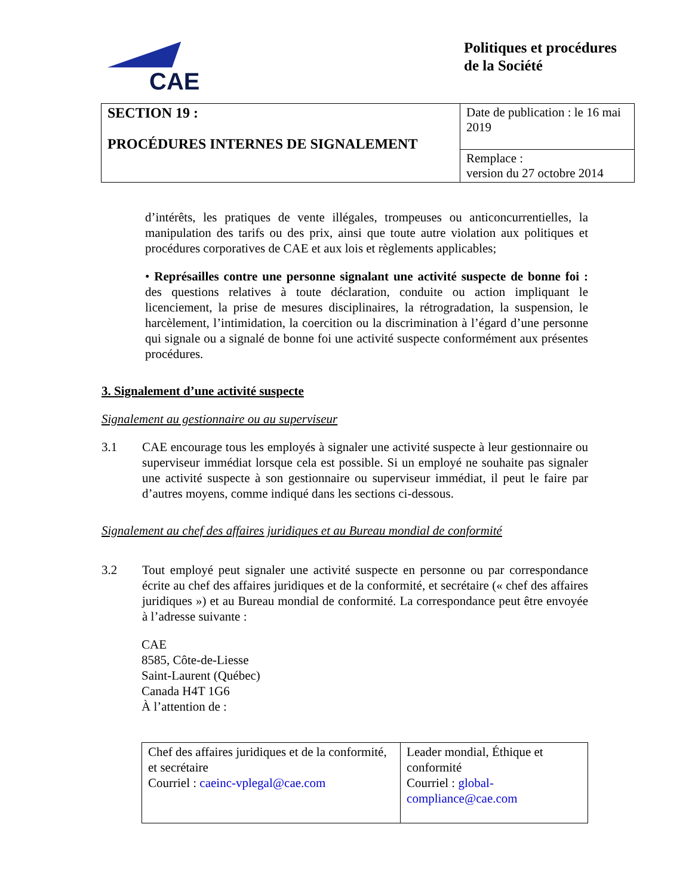CAE
Politiques et procédures de la Société
| SECTION 19 : PROCÉDURES INTERNES DE SIGNALEMENT | Date de publication : le 16 mai 2019 |
| | Remplace : version du 27 octobre 2014 |
d’intérêts, les pratiques de vente illégales, trompeuses ou anticoncurrentielles, la manipulation des tarifs ou des prix, ainsi que toute autre violation aux politiques et procédures corporatives de CAE et aux lois et règlements applicables;
• Représailles contre une personne signalant une activité suspecte de bonne foi : des questions relatives à toute déclaration, conduite ou action impliquant le licenciement, la prise de mesures disciplinaires, la rétrogradation, la suspension, le harcèlement, l’intimidation, la coercition ou la discrimination à l’égard d’une personne qui signale ou a signalé de bonne foi une activité suspecte conformément aux présentes procédures.
3. Signalement d’une activité suspecte
Signalement au gestionnaire ou au superviseur
3.1 CAE encourage tous les employés à signaler une activité suspecte à leur gestionnaire ou superviseur immédiat lorsque cela est possible. Si un employé ne souhaite pas signaler une activité suspecte à son gestionnaire ou superviseur immédiat, il peut le faire par d’autres moyens, comme indiqué dans les sections ci-dessous.
Signalement au chef des affaires juridiques et au Bureau mondial de conformité
3.2 Tout employé peut signaler une activité suspecte en personne ou par correspondance écrite au chef des affaires juridiques et de la conformité, et secrétaire (« chef des affaires juridiques ») et au Bureau mondial de conformité. La correspondance peut être envoyée à l’adresse suivante :
CAE
8585, Côte-de-Liesse
Saint-Laurent (Québec)
Canada H4T 1G6
À l’attention de :
| Chef des affaires juridiques et de la conformité, et secrétaire Courriel : caeinc-vplegal@cae.com | Leader mondial, Éthique et conformité Courriel : global-compliance@cae.com |